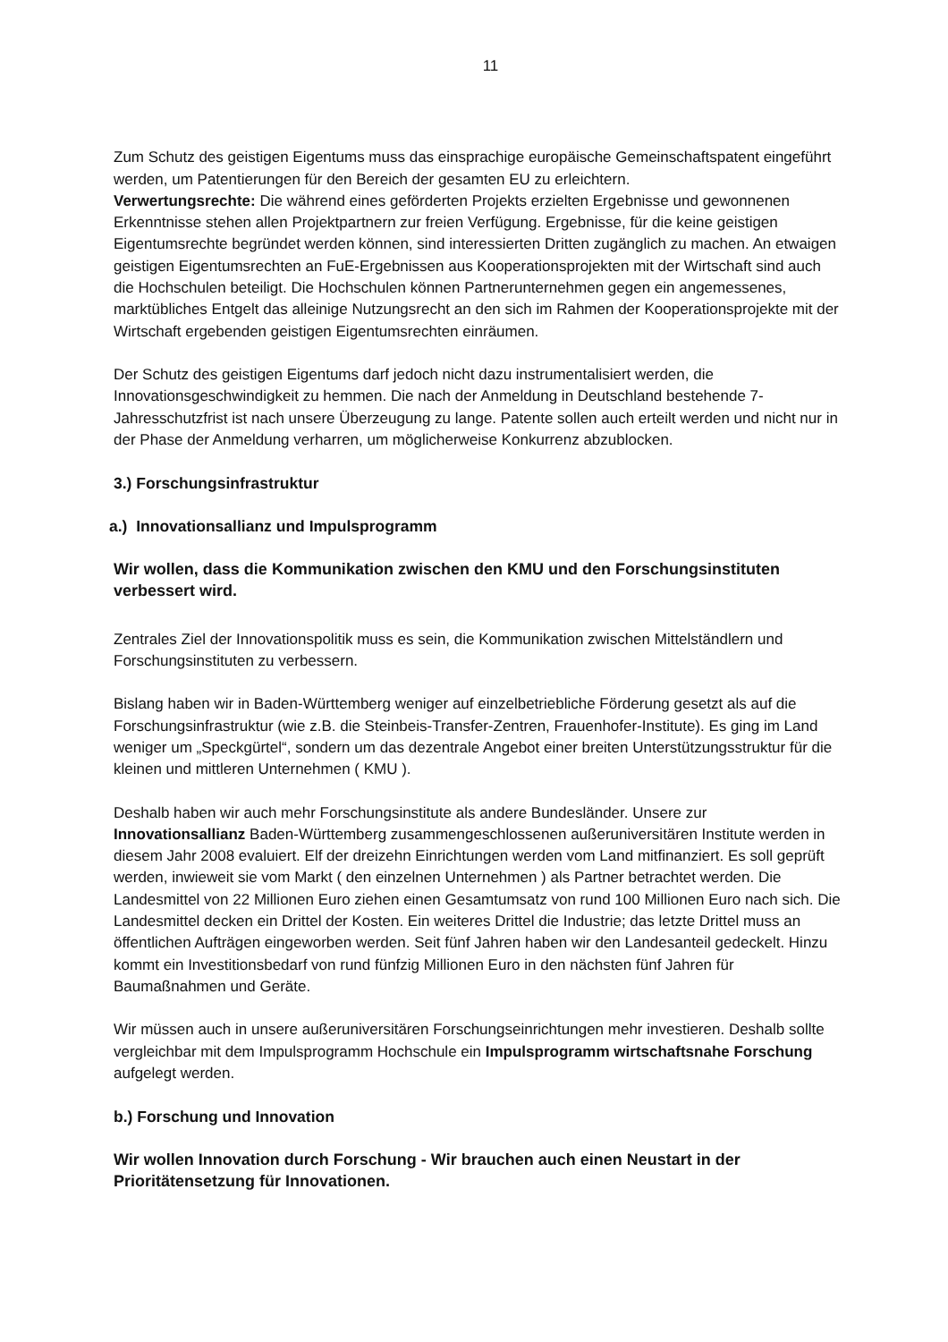11
Zum Schutz des geistigen Eigentums muss das einsprachige europäische Gemeinschaftspatent eingeführt werden, um Patentierungen für den Bereich der gesamten EU zu erleichtern.
Verwertungsrechte: Die während eines geförderten Projekts erzielten Ergebnisse und gewonnenen Erkenntnisse stehen allen Projektpartnern zur freien Verfügung. Ergebnisse, für die keine geistigen Eigentumsrechte begründet werden können, sind interessierten Dritten zugänglich zu machen. An etwaigen geistigen Eigentumsrechten an FuE-Ergebnissen aus Kooperationsprojekten mit der Wirtschaft sind auch die Hochschulen beteiligt. Die Hochschulen können Partnerunternehmen gegen ein angemessenes, marktübliches Entgelt das alleinige Nutzungsrecht an den sich im Rahmen der Kooperationsprojekte mit der Wirtschaft ergebenden geistigen Eigentumsrechten einräumen.
Der Schutz des geistigen Eigentums darf jedoch nicht dazu instrumentalisiert werden, die Innovationsgeschwindigkeit zu hemmen. Die nach der Anmeldung in Deutschland bestehende 7-Jahresschutzfrist ist nach unsere Überzeugung zu lange. Patente sollen auch erteilt werden und nicht nur in der Phase der Anmeldung verharren, um möglicherweise Konkurrenz abzublocken.
3.) Forschungsinfrastruktur
a.) Innovationsallianz und Impulsprogramm
Wir wollen, dass die Kommunikation zwischen den KMU und den Forschungsinstituten verbessert wird.
Zentrales Ziel der Innovationspolitik muss es sein, die Kommunikation zwischen Mittelständlern und Forschungsinstituten zu verbessern.
Bislang haben wir in Baden-Württemberg weniger auf einzelbetriebliche Förderung gesetzt als auf die Forschungsinfrastruktur (wie z.B. die Steinbeis-Transfer-Zentren, Frauenhofer-Institute). Es ging im Land weniger um „Speckgürtel“, sondern um das dezentrale Angebot einer breiten Unterstützungsstruktur für die kleinen und mittleren Unternehmen ( KMU ).
Deshalb haben wir auch mehr Forschungsinstitute als andere Bundesländer. Unsere zur Innovationsallianz Baden-Württemberg zusammengeschlossenen außeruniversitären Institute werden in diesem Jahr 2008 evaluiert. Elf der dreizehn Einrichtungen werden vom Land mitfinanziert. Es soll geprüft werden, inwieweit sie vom Markt ( den einzelnen Unternehmen ) als Partner betrachtet werden. Die Landesmittel von 22 Millionen Euro ziehen einen Gesamtumsatz von rund 100 Millionen Euro nach sich. Die Landesmittel decken ein Drittel der Kosten. Ein weiteres Drittel die Industrie; das letzte Drittel muss an öffentlichen Aufträgen eingeworben werden. Seit fünf Jahren haben wir den Landesanteil gedeckelt. Hinzu kommt ein Investitionsbedarf von rund fünfzig Millionen Euro in den nächsten fünf Jahren für Baumaßnahmen und Geräte.
Wir müssen auch in unsere außeruniversitären Forschungseinrichtungen mehr investieren. Deshalb sollte vergleichbar mit dem Impulsprogramm Hochschule ein Impulsprogramm wirtschaftsnahe Forschung aufgelegt werden.
b.) Forschung und Innovation
Wir wollen Innovation durch Forschung - Wir brauchen auch einen Neustart in der Prioritätensetzung für Innovationen.